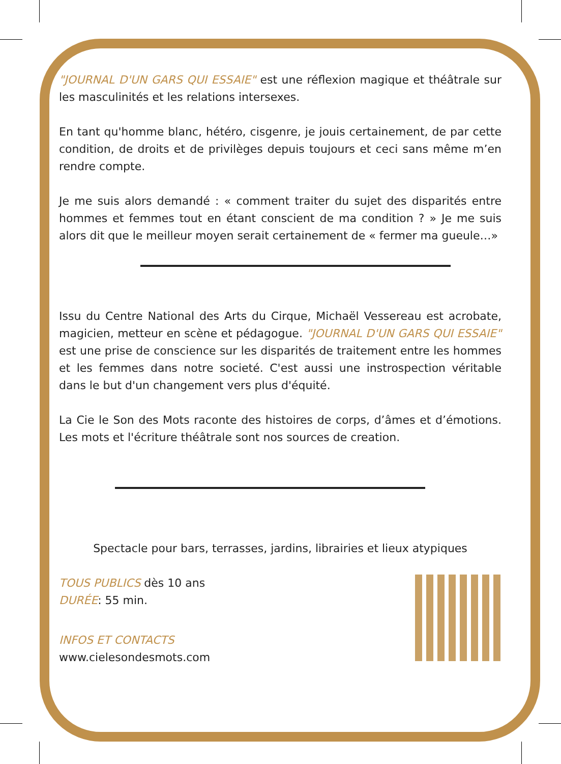"JOURNAL D'UN GARS QUI ESSAIE" est une réflexion magique et théâtrale sur les masculinités et les relations intersexes.
En tant qu'homme blanc, hétéro, cisgenre, je jouis certainement, de par cette condition, de droits et de privilèges depuis toujours et ceci sans même m’en rendre compte.
Je me suis alors demandé : « comment traiter du sujet des disparités entre hommes et femmes tout en étant conscient de ma condition ? » Je me suis alors dit que le meilleur moyen serait certainement de « fermer ma gueule…»
Issu du Centre National des Arts du Cirque, Michaël Vessereau est acrobate, magicien, metteur en scène et pédagogue. "JOURNAL D'UN GARS QUI ESSAIE" est une prise de conscience sur les disparités de traitement entre les hommes et les femmes dans notre societé. C'est aussi une instrospection véritable dans le but d'un changement vers plus d'équité.
La Cie le Son des Mots raconte des histoires de corps, d’âmes et d’émotions. Les mots et l'écriture théâtrale sont nos sources de creation.
Spectacle pour bars, terrasses, jardins, librairies et lieux atypiques
TOUS PUBLICS dès 10 ans
DURÉE: 55 min.
INFOS ET CONTACTS
www.cielesondesmots.com